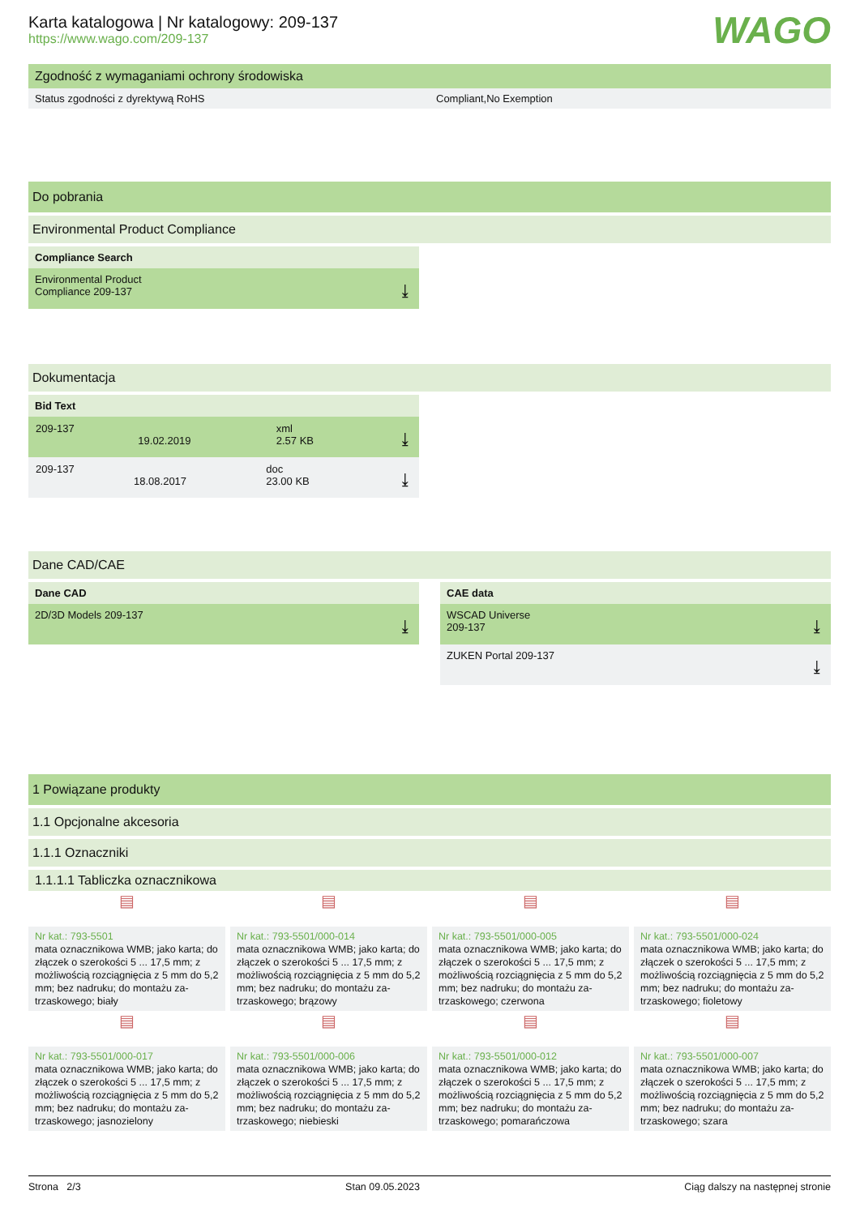WAGO
Karta katalogowa | Nr katalogowy: 209-137
https://www.wago.com/209-137
Zgodność z wymaganiami ochrony środowiska
Status zgodności z dyrektywą RoHS Compliant,No Exemption
Do pobrania
Environmental Product Compliance
Compliance Search
Environmental Product
Compliance 209-137
⤓
Dokumentacja
Bid Text
| 209-137 | 19.02.2019 | xml 2.57 KB |
⤓
| 209-137 | 18.08.2017 | doc 23.00 KB |
⤓
Dane CAD/CAE
Dane CAD
2D/3D Models 209-137 ⤓
CAE data
WSCAD Universe
209-137
⤓
ZUKEN Portal 209-137 ⤓
1 Powiązane produkty
1.1 Opcjonalne akcesoria
1.1.1 Oznaczniki
1.1.1.1 Tabliczka oznacznikowa
▤
Nr kat.: 793-5501
mata oznacznikowa WMB; jako karta; do złączek o szerokości 5 ... 17,5 mm; z możliwością rozciągnięcia z 5 mm do 5,2 mm; bez nadruku; do montażu za-trzaskowego; biały
▤
Nr kat.: 793-5501/000-014
mata oznacznikowa WMB; jako karta; do złączek o szerokości 5 ... 17,5 mm; z możliwością rozciągnięcia z 5 mm do 5,2 mm; bez nadruku; do montażu za-trzaskowego; brązowy
▤
Nr kat.: 793-5501/000-005
mata oznacznikowa WMB; jako karta; do złączek o szerokości 5 ... 17,5 mm; z możliwością rozciągnięcia z 5 mm do 5,2 mm; bez nadruku; do montażu za-trzaskowego; czerwona
▤
Nr kat.: 793-5501/000-024
mata oznacznikowa WMB; jako karta; do złączek o szerokości 5 ... 17,5 mm; z możliwością rozciągnięcia z 5 mm do 5,2 mm; bez nadruku; do montażu za-trzaskowego; fioletowy
▤
Nr kat.: 793-5501/000-017
mata oznacznikowa WMB; jako karta; do złączek o szerokości 5 ... 17,5 mm; z możliwością rozciągnięcia z 5 mm do 5,2 mm; bez nadruku; do montażu za-trzaskowego; jasnozielony
▤
Nr kat.: 793-5501/000-006
mata oznacznikowa WMB; jako karta; do złączek o szerokości 5 ... 17,5 mm; z możliwością rozciągnięcia z 5 mm do 5,2 mm; bez nadruku; do montażu za-trzaskowego; niebieski
▤
Nr kat.: 793-5501/000-012
mata oznacznikowa WMB; jako karta; do złączek o szerokości 5 ... 17,5 mm; z możliwością rozciągnięcia z 5 mm do 5,2 mm; bez nadruku; do montażu za-trzaskowego; pomarańczowa
▤
Nr kat.: 793-5501/000-007
mata oznacznikowa WMB; jako karta; do złączek o szerokości 5 ... 17,5 mm; z możliwością rozciągnięcia z 5 mm do 5,2 mm; bez nadruku; do montażu za-trzaskowego; szara
Strona 2/3 Stan 09.05.2023 Ciąg dalszy na następnej stronie